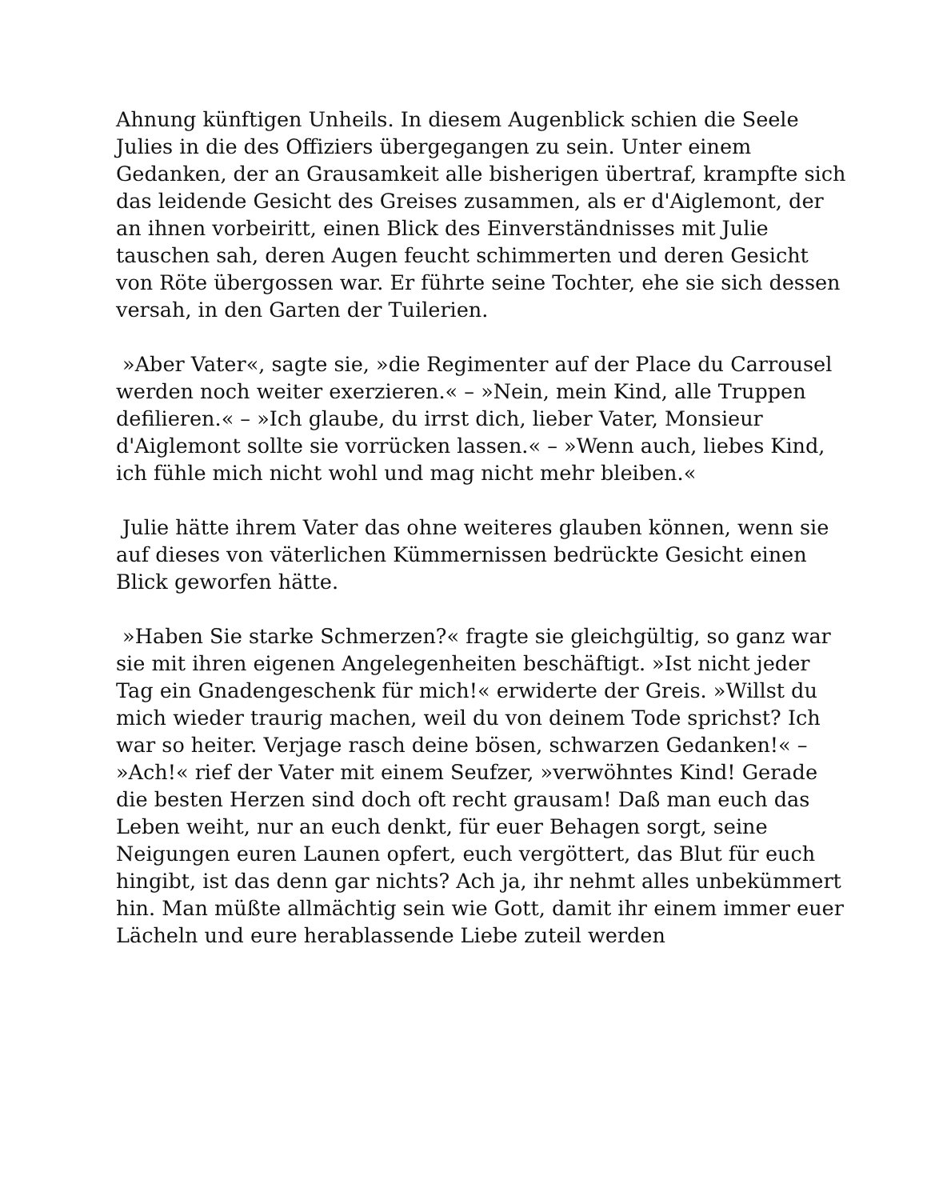Ahnung künftigen Unheils. In diesem Augenblick schien die Seele Julies in die des Offiziers übergegangen zu sein. Unter einem Gedanken, der an Grausamkeit alle bisherigen übertraf, krampfte sich das leidende Gesicht des Greises zusammen, als er d'Aiglemont, der an ihnen vorbeiritt, einen Blick des Einverständnisses mit Julie tauschen sah, deren Augen feucht schimmerten und deren Gesicht von Röte übergossen war. Er führte seine Tochter, ehe sie sich dessen versah, in den Garten der Tuilerien.
»Aber Vater«, sagte sie, »die Regimenter auf der Place du Carrousel werden noch weiter exerzieren.« – »Nein, mein Kind, alle Truppen defilieren.« – »Ich glaube, du irrst dich, lieber Vater, Monsieur d'Aiglemont sollte sie vorrücken lassen.« – »Wenn auch, liebes Kind, ich fühle mich nicht wohl und mag nicht mehr bleiben.«
Julie hätte ihrem Vater das ohne weiteres glauben können, wenn sie auf dieses von väterlichen Kümmernissen bedrückte Gesicht einen Blick geworfen hätte.
»Haben Sie starke Schmerzen?« fragte sie gleichgültig, so ganz war sie mit ihren eigenen Angelegenheiten beschäftigt. »Ist nicht jeder Tag ein Gnadengeschenk für mich!« erwiderte der Greis. »Willst du mich wieder traurig machen, weil du von deinem Tode sprichst? Ich war so heiter. Verjage rasch deine bösen, schwarzen Gedanken!« – »Ach!« rief der Vater mit einem Seufzer, »verwöhntes Kind! Gerade die besten Herzen sind doch oft recht grausam! Daß man euch das Leben weiht, nur an euch denkt, für euer Behagen sorgt, seine Neigungen euren Launen opfert, euch vergöttert, das Blut für euch hingibt, ist das denn gar nichts? Ach ja, ihr nehmt alles unbekümmert hin. Man müßte allmächtig sein wie Gott, damit ihr einem immer euer Lächeln und eure herablassende Liebe zuteil werden